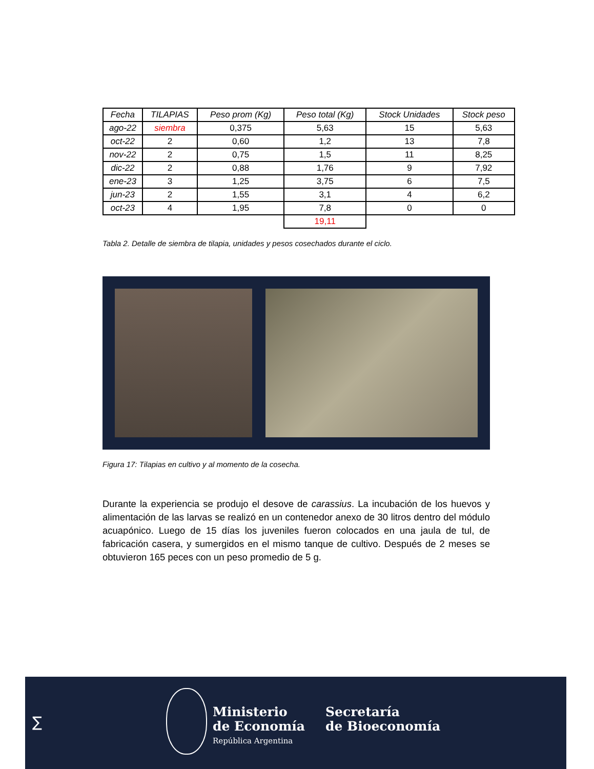| Fecha | TILAPIAS | Peso prom (Kg) | Peso total (Kg) | Stock Unidades | Stock peso |
| --- | --- | --- | --- | --- | --- |
| ago-22 | siembra | 0,375 | 5,63 | 15 | 5,63 |
| oct-22 | 2 | 0,60 | 1,2 | 13 | 7,8 |
| nov-22 | 2 | 0,75 | 1,5 | 11 | 8,25 |
| dic-22 | 2 | 0,88 | 1,76 | 9 | 7,92 |
| ene-23 | 3 | 1,25 | 3,75 | 6 | 7,5 |
| jun-23 | 2 | 1,55 | 3,1 | 4 | 6,2 |
| oct-23 | 4 | 1,95 | 7,8 | 0 | 0 |
| | | | 19,11 | | |
Tabla 2. Detalle de siembra de tilapia, unidades y pesos cosechados durante el ciclo.
Figura 17: Tilapias en cultivo y al momento de la cosecha.
Durante la experiencia se produjo el desove de carassius. La incubación de los huevos y alimentación de las larvas se realizó en un contenedor anexo de 30 litros dentro del módulo acuapónico. Luego de 15 días los juveniles fueron colocados en una jaula de tul, de fabricación casera, y sumergidos en el mismo tanque de cultivo. Después de 2 meses se obtuvieron 165 peces con un peso promedio de 5 g.
∑
Ministerio
de Economía
República Argentina
Secretaría
de Bioeconomía